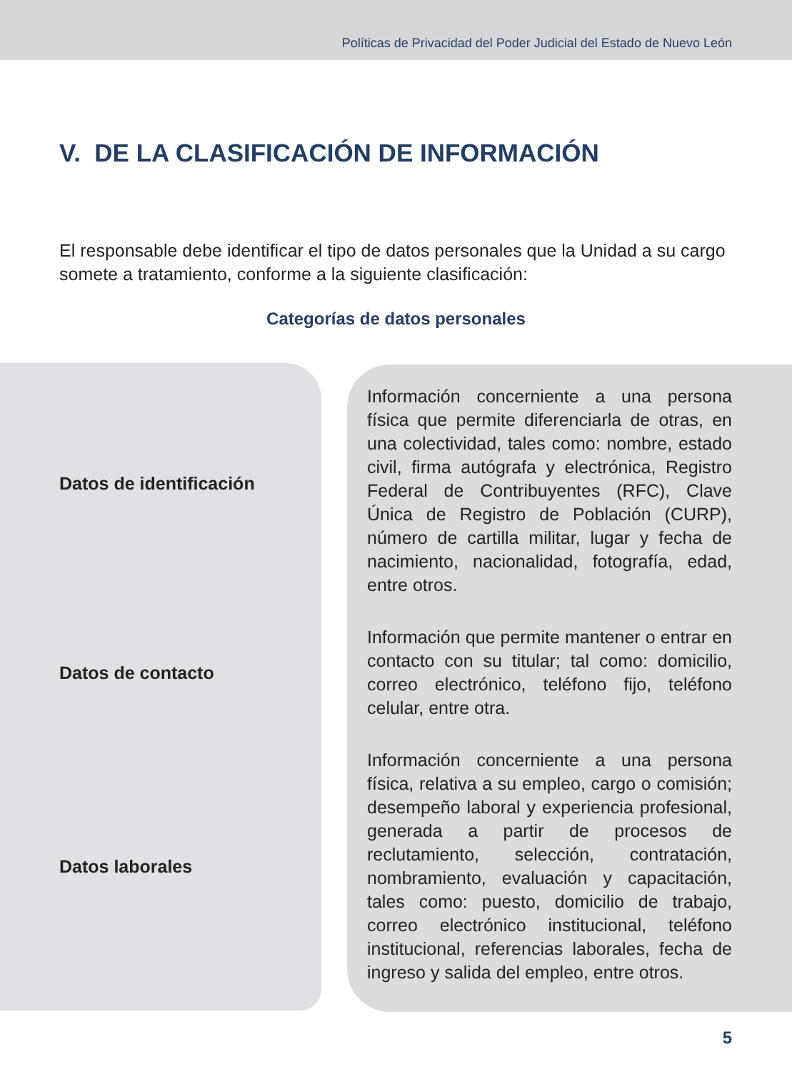Políticas de Privacidad del Poder Judicial del Estado de Nuevo León
V. DE LA CLASIFICACIÓN DE INFORMACIÓN
El responsable debe identificar el tipo de datos personales que la Unidad a su cargo somete a tratamiento, conforme a la siguiente clasificación:
Categorías de datos personales
| Datos de identificación | Información concerniente a una persona física que permite diferenciarla de otras, en una colectividad, tales como: nombre, estado civil, firma autógrafa y electrónica, Registro Federal de Contribuyentes (RFC), Clave Única de Registro de Población (CURP), número de cartilla militar, lugar y fecha de nacimiento, nacionalidad, fotografía, edad, entre otros. |
| Datos de contacto | Información que permite mantener o entrar en contacto con su titular; tal como: domicilio, correo electrónico, teléfono fijo, teléfono celular, entre otra. |
| Datos laborales | Información concerniente a una persona física, relativa a su empleo, cargo o comisión; desempeño laboral y experiencia profesional, generada a partir de procesos de reclutamiento, selección, contratación, nombramiento, evaluación y capacitación, tales como: puesto, domicilio de trabajo, correo electrónico institucional, teléfono institucional, referencias laborales, fecha de ingreso y salida del empleo, entre otros. |
5